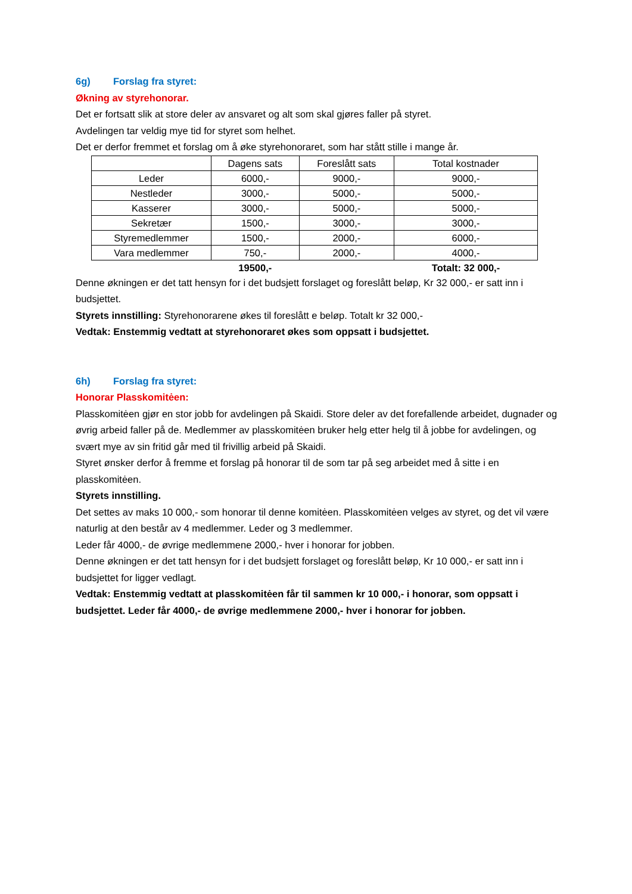6g) Forslag fra styret:
Økning av styrehonorar.
Det er fortsatt slik at store deler av ansvaret og alt som skal gjøres faller på styret.
Avdelingen tar veldig mye tid for styret som helhet.
Det er derfor fremmet et forslag om å øke styrehonoraret, som har stått stille i mange år.
| | Dagens sats | Foreslått sats | Total kostnader |
| Leder | 6000,- | 9000,- | 9000,- |
| Nestleder | 3000,- | 5000,- | 5000,- |
| Kasserer | 3000,- | 5000,- | 5000,- |
| Sekretær | 1500,- | 3000,- | 3000,- |
| Styremedlemmer | 1500,- | 2000,- | 6000,- |
| Vara medlemmer | 750,- | 2000,- | 4000,- |
| | 19500,- | | Totalt: 32 000,- |
Denne økningen er det tatt hensyn for i det budsjett forslaget og foreslått beløp, Kr 32 000,- er satt inn i budsjettet.
Styrets innstilling: Styrehonorarene økes til foreslått e beløp. Totalt kr 32 000,-
Vedtak: Enstemmig vedtatt at styrehonoraret økes som oppsatt i budsjettet.
6h) Forslag fra styret:
Honorar Plasskomitėen:
Plasskomitėen gjør en stor jobb for avdelingen på Skaidi. Store deler av det forefallende arbeidet, dugnader og øvrig arbeid faller på de. Medlemmer av plasskomitėen bruker helg etter helg til å jobbe for avdelingen, og svært mye av sin fritid går med til frivillig arbeid på Skaidi.
Styret ønsker derfor å fremme et forslag på honorar til de som tar på seg arbeidet med å sitte i en plasskomitėen.
Styrets innstilling.
Det settes av maks 10 000,- som honorar til denne komitėen. Plasskomitėen velges av styret, og det vil være naturlig at den består av 4 medlemmer. Leder og 3 medlemmer.
Leder får 4000,- de øvrige medlemmene 2000,- hver i honorar for jobben.
Denne økningen er det tatt hensyn for i det budsjett forslaget og foreslått beløp, Kr 10 000,- er satt inn i budsjettet for ligger vedlagt.
Vedtak: Enstemmig vedtatt at plasskomitėen får til sammen kr 10 000,- i honorar, som oppsatt i budsjettet. Leder får 4000,- de øvrige medlemmene 2000,- hver i honorar for jobben.